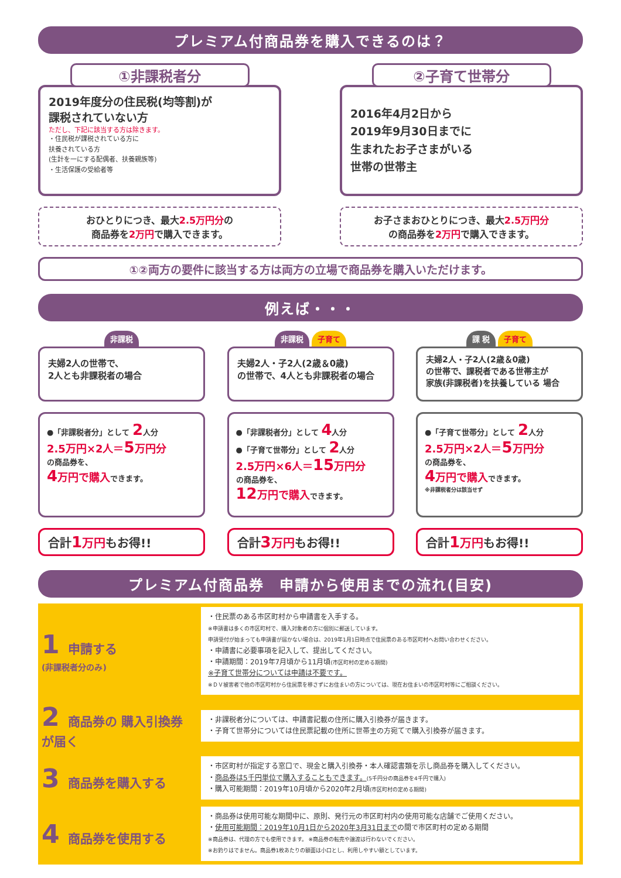プレミアム付商品券を購入できるのは？
①非課税者分
2019年度分の住民税(均等割)が
課税されていない方
ただし、下記に該当する方は除きます。
・住民税が課税されている方に
扶養されている方
(生計を一にする配偶者、扶養親族等)
・生活保護の受給者等
おひとりにつき、最大2.5万円分の
商品券を2万円で購入できます。
②子育て世帯分
2016年4月2日から
2019年9月30日までに
生まれたお子さまがいる
世帯の世帯主
お子さまおひとりにつき、最大2.5万円分
の商品券を2万円で購入できます。
①②両方の要件に該当する方は両方の立場で商品券を購入いただけます。
例えば・・・
非課税
夫婦2人の世帯で、
2人とも非課税者の場合
●「非課税者分」として 2人分
2.5万円×2人＝5万円分
の商品券を、
4万円で購入できます。
合計1 万円もお得!!
非課税 子育て
夫婦2人・子2人(2歳＆0歳)
の世帯で、4人とも非課税者の場合
●「非課税者分」として 4人分
●「子育て世帯分」として 2人分
2.5万円×6人＝15万円分
の商品券を、
12万円で購入できます。
合計3 万円もお得!!
課 税 子育て
夫婦2人・子2人(2歳＆0歳)
の世帯で、課税者である世帯主が
家族(非課税者)を扶養している 場合
●「子育て世帯分」として 2人分
2.5万円×2人＝5万円分
の商品券を、
4万円で購入できます。
※非課税者分は該当せず
合計1 万円もお得!!
プレミアム付商品券　申請から使用までの流れ(目安)
| 1 申請する (非課税者分のみ) | ・住民票のある市区町村から申請書を入手する。 ※申請書は多くの市区町村で、購入対象者の方に個別に郵送しています。 申請受付が始まっても申請書が届かない場合は、2019年1月1日時点で住民票のある市区町村へお問い合わせください。 ・申請書に必要事項を記入して、提出してください。 ・申請期間：2019年7月頃から11月頃 (市区町村の定める期間) ※子育て世帯分については申請は不要です。 ※ＤＶ被害者で他の市区町村から住民票を移さずにお住まいの方については、現在お住まいの市区町村等にご相談ください。 |
| 2 商品券の 購入引換券が届く | ・非課税者分については、申請書記載の住所に購入引換券が届きます。 ・子育て世帯分については住民票記載の住所に世帯主の方宛てで購入引換券が届きます。 |
| 3 商品券を購入する | ・市区町村が指定する窓口で、現金と購入引換券・本人確認書類を示し商品券を購入してください。 ・ 商品券は5千円単位で購入することもできます。 (5千円分の商品券を4千円で購入) ・購入可能期間：2019年10月頃から2020年2月頃 (市区町村の定める期間) |
| 4 商品券を使用する | ・商品券は使用可能な期間中に、原則、発行元の市区町村内の使用可能な店舗でご使用ください。 ・ 使用可能期間：2019年10月1日から2020年3月31日まで の間で市区町村の定める期間 ※商品券は、代理の方でも使用できます。 ※商品券の転売や譲渡は行わないでください。 ※お釣りはでません。商品券1枚あたりの額面は小口とし、利用しやすい額としています。 |